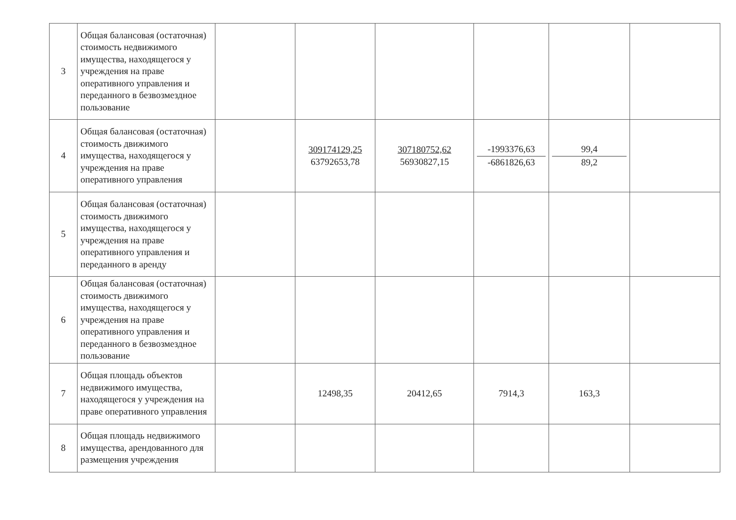| 3 | Общая балансовая (остаточная) стоимость недвижимого имущества, находящегося у учреждения на праве оперативного управления и переданного в безвозмездное пользование | | | | | | |
| 4 | Общая балансовая (остаточная) стоимость движимого имущества, находящегося у учреждения на праве оперативного управления | | 309174129,25 63792653,78 | 307180752,62 56930827,15 | -1993376,63 -6861826,63 | 99,4 89,2 | |
| 5 | Общая балансовая (остаточная) стоимость движимого имущества, находящегося у учреждения на праве оперативного управления и переданного в аренду | | | | | | |
| 6 | Общая балансовая (остаточная) стоимость движимого имущества, находящегося у учреждения на праве оперативного управления и переданного в безвозмездное пользование | | | | | | |
| 7 | Общая площадь объектов недвижимого имущества, находящегося у учреждения на праве оперативного управления | | 12498,35 | 20412,65 | 7914,3 | 163,3 | |
| 8 | Общая площадь недвижимого имущества, арендованного для размещения учреждения | | | | | | |